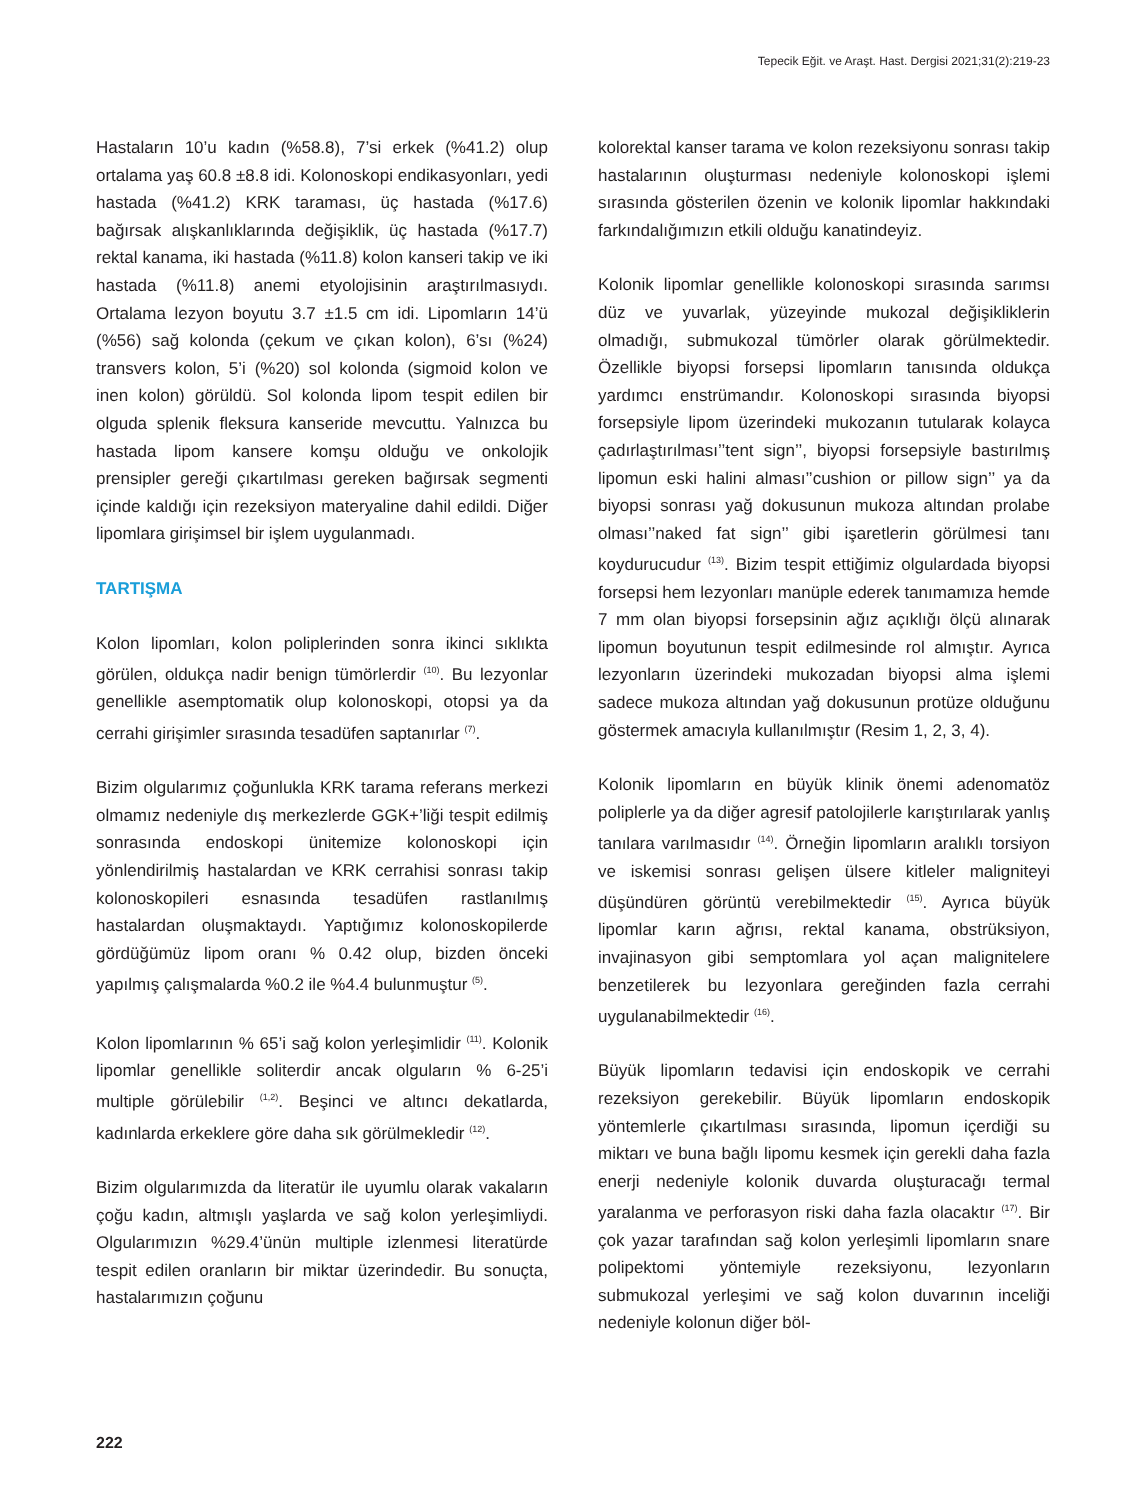Tepecik Eğit. ve Araşt. Hast. Dergisi 2021;31(2):219-23
Hastaların 10’u kadın (%58.8), 7’si erkek (%41.2) olup ortalama yaş 60.8 ±8.8 idi. Kolonoskopi endikasyonları, yedi hastada (%41.2) KRK taraması, üç hastada (%17.6) bağırsak alışkanlıklarında değişiklik, üç hastada (%17.7) rektal kanama, iki hastada (%11.8) kolon kanseri takip ve iki hastada (%11.8) anemi etyolojisinin araştırılmasıydı. Ortalama lezyon boyutu 3.7 ±1.5 cm idi. Lipomların 14’ü (%56) sağ kolonda (çekum ve çıkan kolon), 6’sı (%24) transvers kolon, 5’i (%20) sol kolonda (sigmoid kolon ve inen kolon) görüldü. Sol kolonda lipom tespit edilen bir olguda splenik fleksura kanseride mevcuttu. Yalnızca bu hastada lipom kansere komşu olduğu ve onkolojik prensipler gereği çıkartılması gereken bağırsak segmenti içinde kaldığı için rezeksiyon materyaline dahil edildi. Diğer lipomlara girişimsel bir işlem uygulanmadı.
TARTIŞMA
Kolon lipomları, kolon poliplerinden sonra ikinci sıklıkta görülen, oldukça nadir benign tümörlerdir <sup>(10)</sup>. Bu lezyonlar genellikle asemptomatik olup kolonoskopi, otopsi ya da cerrahi girişimler sırasında tesadüfen saptanırlar <sup>(7)</sup>.
Bizim olgularımız çoğunlukla KRK tarama referans merkezi olmamız nedeniyle dış merkezlerde GGK+’liği tespit edilmiş sonrasında endoskopi ünitemize kolonoskopi için yönlendirilmiş hastalardan ve KRK cerrahisi sonrası takip kolonoskopileri esnasında tesadüfen rastlanılmış hastalardan oluşmaktaydı. Yaptığımız kolonoskopilerde gördüğümüz lipom oranı % 0.42 olup, bizden önceki yapılmış çalışmalarda %0.2 ile %4.4 bulunmuştur <sup>(5)</sup>.
Kolon lipomlarının % 65’i sağ kolon yerleşimlidir <sup>(11)</sup>. Kolonik lipomlar genellikle soliterdir ancak olguların % 6-25’i multiple görülebilir <sup>(1,2)</sup>. Beşinci ve altıncı dekatlarda, kadınlarda erkeklere göre daha sık görülmekledir <sup>(12)</sup>.
Bizim olgularımızda da literatür ile uyumlu olarak vakaların çoğu kadın, altmışlı yaşlarda ve sağ kolon yerleşimliydi. Olgularımızın %29.4’ünün multiple izlenmesi literatürde tespit edilen oranların bir miktar üzerindedir. Bu sonuçta, hastalarımızın çoğunu
kolorektal kanser tarama ve kolon rezeksiyonu sonrası takip hastalarının oluşturması nedeniyle kolonoskopi işlemi sırasında gösterilen özenin ve kolonik lipomlar hakkındaki farkındalığımızın etkili olduğu kanatindeyiz.
Kolonik lipomlar genellikle kolonoskopi sırasında sarımsı düz ve yuvarlak, yüzeyinde mukozal değişikliklerin olmadığı, submukozal tümörler olarak görülmektedir. Özellikle biyopsi forsepsi lipomların tanısında oldukça yardımcı enstrümandır. Kolonoskopi sırasında biyopsi forsepsiyle lipom üzerindeki mukozanın tutularak kolayca çadırlaştırılması’’tent sign’’, biyopsi forsepsiyle bastırılmış lipomun eski halini alması’’cushion or pillow sign’’ ya da biyopsi sonrası yağ dokusunun mukoza altından prolabe olması’’naked fat sign’’ gibi işaretlerin görülmesi tanı koydurucudur <sup>(13)</sup>. Bizim tespit ettiğimiz olgulardada biyopsi forsepsi hem lezyonları manüple ederek tanımamıza hemde 7 mm olan biyopsi forsepsinin ağız açıklığı ölçü alınarak lipomun boyutunun tespit edilmesinde rol almıştır. Ayrıca lezyonların üzerindeki mukozadan biyopsi alma işlemi sadece mukoza altından yağ dokusunun protüze olduğunu göstermek amacıyla kullanılmıştır (Resim 1, 2, 3, 4).
Kolonik lipomların en büyük klinik önemi adenomatöz poliplerle ya da diğer agresif patolojilerle karıştırılarak yanlış tanılara varılmasıdır <sup>(14)</sup>. Örneğin lipomların aralıklı torsiyon ve iskemisi sonrası gelişen ülsere kitleler maligniteyi düşündüren görüntü verebilmektedir <sup>(15)</sup>. Ayrıca büyük lipomlar karın ağrısı, rektal kanama, obstrüksiyon, invajinasyon gibi semptomlara yol açan malignitelere benzetilerek bu lezyonlara gereğinden fazla cerrahi uygulanabilmektedir <sup>(16)</sup>.
Büyük lipomların tedavisi için endoskopik ve cerrahi rezeksiyon gerekebilir. Büyük lipomların endoskopik yöntemlerle çıkartılması sırasında, lipomun içerdiği su miktarı ve buna bağlı lipomu kesmek için gerekli daha fazla enerji nedeniyle kolonik duvarda oluşturacağı termal yaralanma ve perforasyon riski daha fazla olacaktır <sup>(17)</sup>. Bir çok yazar tarafından sağ kolon yerleşimli lipomların snare polipektomi yöntemiyle rezeksiyonu, lezyonların submukozal yerleşimi ve sağ kolon duvarının inceliği nedeniyle kolonun diğer böl-
222